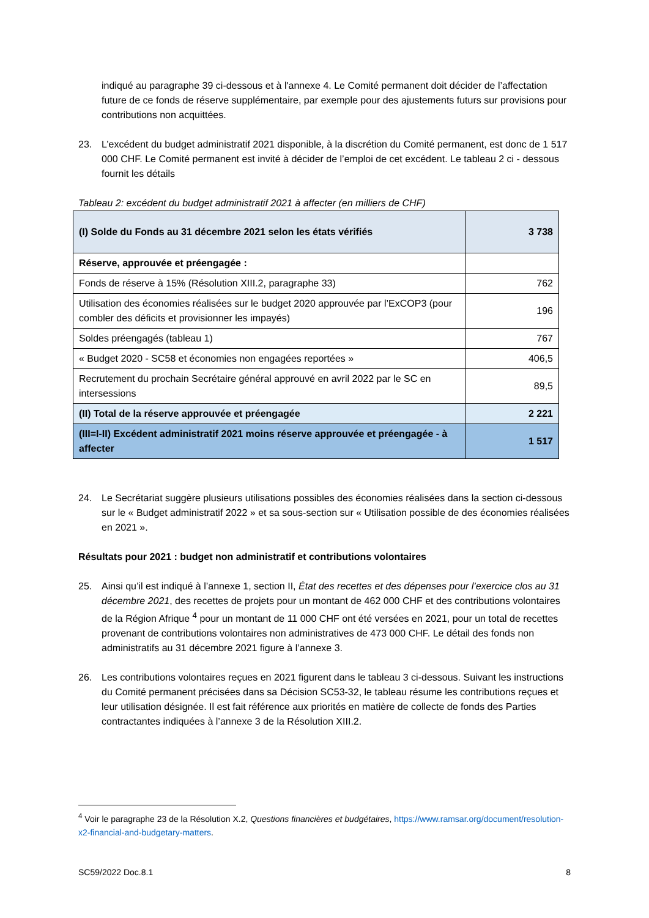indiqué au paragraphe 39 ci-dessous et à l'annexe 4. Le Comité permanent doit décider de l’affectation future de ce fonds de réserve supplémentaire, par exemple pour des ajustements futurs sur provisions pour contributions non acquittées.
23. L’excédent du budget administratif 2021 disponible, à la discrétion du Comité permanent, est donc de 1 517 000 CHF. Le Comité permanent est invité à décider de l’emploi de cet excédent. Le tableau 2 ci - dessous fournit les détails
Tableau 2: excédent du budget administratif 2021 à affecter (en milliers de CHF)
| (I) Solde du Fonds au 31 décembre 2021 selon les états vérifiés | 3 738 |
| Réserve, approuvée et préengagée : | |
| Fonds de réserve à 15% (Résolution XIII.2, paragraphe 33) | 762 |
| Utilisation des économies réalisées sur le budget 2020 approuvée par l’ExCOP3 (pour combler des déficits et provisionner les impayés) | 196 |
| Soldes préengagés (tableau 1) | 767 |
| « Budget 2020 - SC58 et économies non engagées reportées » | 406,5 |
| Recrutement du prochain Secrétaire général approuvé en avril 2022 par le SC en intersessions | 89,5 |
| (II) Total de la réserve approuvée et préengagée | 2 221 |
| (III=I-II) Excédent administratif 2021 moins réserve approuvée et préengagée - à affecter | 1 517 |
24. Le Secrétariat suggère plusieurs utilisations possibles des économies réalisées dans la section ci-dessous sur le « Budget administratif 2022 » et sa sous-section sur « Utilisation possible de des économies réalisées en 2021 ».
Résultats pour 2021 : budget non administratif et contributions volontaires
25. Ainsi qu’il est indiqué à l’annexe 1, section II, État des recettes et des dépenses pour l’exercice clos au 31 décembre 2021, des recettes de projets pour un montant de 462 000 CHF et des contributions volontaires de la Région Afrique <sup>4</sup> pour un montant de 11 000 CHF ont été versées en 2021, pour un total de recettes provenant de contributions volontaires non administratives de 473 000 CHF. Le détail des fonds non administratifs au 31 décembre 2021 figure à l’annexe 3.
26. Les contributions volontaires reçues en 2021 figurent dans le tableau 3 ci-dessous. Suivant les instructions du Comité permanent précisées dans sa Décision SC53-32, le tableau résume les contributions reçues et leur utilisation désignée. Il est fait référence aux priorités en matière de collecte de fonds des Parties contractantes indiquées à l’annexe 3 de la Résolution XIII.2.
<sup>4</sup> Voir le paragraphe 23 de la Résolution X.2, Questions financières et budgétaires, https://www.ramsar.org/document/resolution-x2-financial-and-budgetary-matters.
SC59/2022 Doc.8.1 8